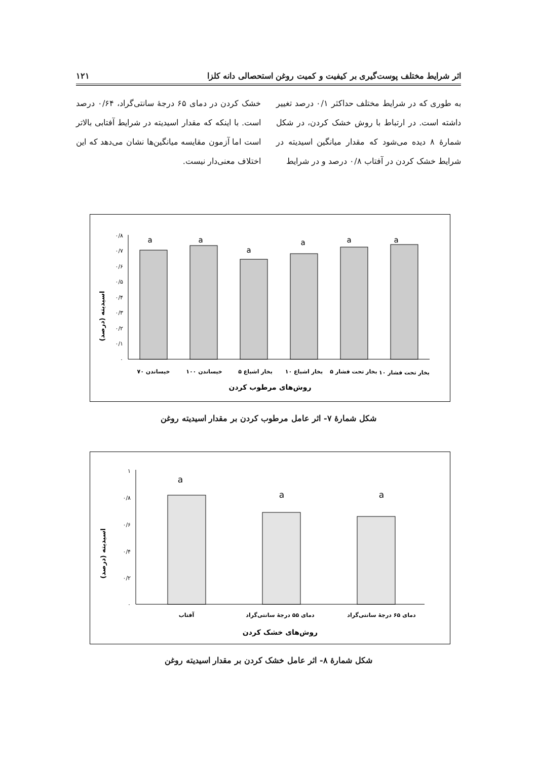اثر شرایط مختلف پوست‌گیری بر کیفیت و کمیت روغن استحصالی دانه کلزا ۱۲۱
به طوری که در شرایط مختلف حداکثر ۰/۱ درصد تغییر داشته است. در ارتباط با روش خشک کردن، در شکل شمارهٔ ۸ دیده می‌شود که مقدار میانگین اسیدیته در شرایط خشک کردن در آفتاب ۰/۸ درصد و در شرایط
خشک کردن در دمای ۶۵ درجهٔ سانتی‌گراد، ۰/۶۴ درصد است. با اینکه که مقدار اسیدیته در شرایط آفتابی بالاتر است اما آزمون مقایسه میانگین‌ها نشان می‌دهد که این اختلاف معنی‌دار نیست.
اسیدیته (درصد)
۰
۰/۱
۰/۲
۰/۳
۰/۴
۰/۵
۰/۶
۰/۷
۰/۸
a
a
a
a
a
a
بخار تحت فشار ۱۰
بخار تحت فشار ۵
بخار اشباع ۱۰
بخار اشباع ۵
خیساندن ۱۰۰
خیساندن ۷۰
روش‌های مرطوب کردن
شکل شمارهٔ ۷- اثر عامل مرطوب کردن بر مقدار اسیدیته روغن
اسیدیته (درصد)
۰
۰/۲
۰/۴
۰/۶
۰/۸
۱
a
a
a
آفتاب
دمای ۵۵ درجهٔ سانتی‌گراد
دمای ۶۵ درجهٔ سانتی‌گراد
روش‌های خشک کردن
شکل شمارهٔ ۸- اثر عامل خشک کردن بر مقدار اسیدیته روغن